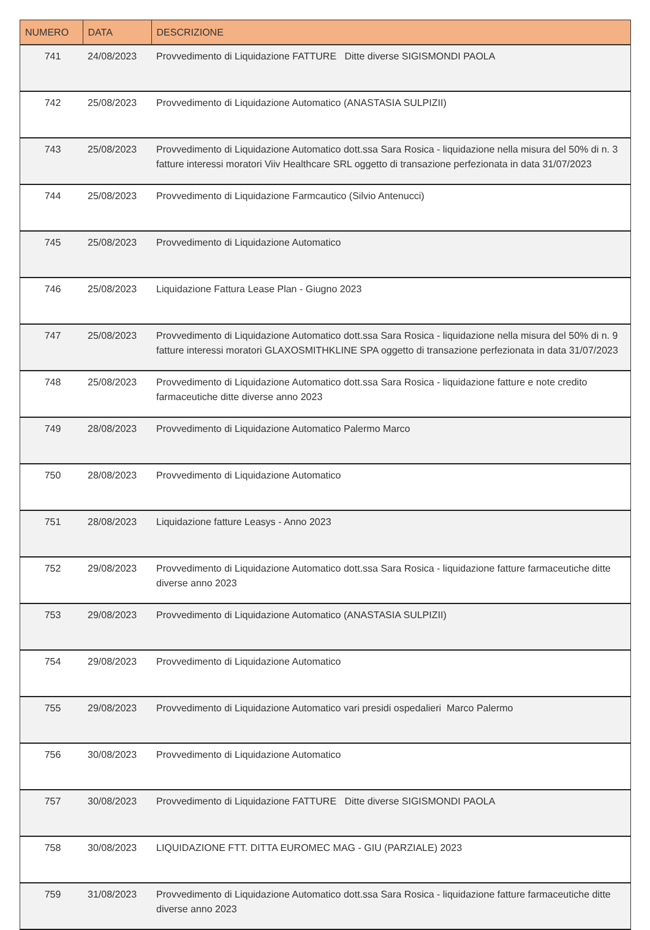| NUMERO | DATA | DESCRIZIONE |
| --- | --- | --- |
| 741 | 24/08/2023 | Provvedimento di Liquidazione FATTURE Ditte diverse SIGISMONDI PAOLA |
| 742 | 25/08/2023 | Provvedimento di Liquidazione Automatico (ANASTASIA SULPIZII) |
| 743 | 25/08/2023 | Provvedimento di Liquidazione Automatico dott.ssa Sara Rosica - liquidazione nella misura del 50% di n. 3 fatture interessi moratori Viiv Healthcare SRL oggetto di transazione perfezionata in data 31/07/2023 |
| 744 | 25/08/2023 | Provvedimento di Liquidazione Farmcautico (Silvio Antenucci) |
| 745 | 25/08/2023 | Provvedimento di Liquidazione Automatico |
| 746 | 25/08/2023 | Liquidazione Fattura Lease Plan - Giugno 2023 |
| 747 | 25/08/2023 | Provvedimento di Liquidazione Automatico dott.ssa Sara Rosica - liquidazione nella misura del 50% di n. 9 fatture interessi moratori GLAXOSMITHKLINE SPA oggetto di transazione perfezionata in data 31/07/2023 |
| 748 | 25/08/2023 | Provvedimento di Liquidazione Automatico dott.ssa Sara Rosica - liquidazione fatture e note credito farmaceutiche ditte diverse anno 2023 |
| 749 | 28/08/2023 | Provvedimento di Liquidazione Automatico Palermo Marco |
| 750 | 28/08/2023 | Provvedimento di Liquidazione Automatico |
| 751 | 28/08/2023 | Liquidazione fatture Leasys - Anno 2023 |
| 752 | 29/08/2023 | Provvedimento di Liquidazione Automatico dott.ssa Sara Rosica - liquidazione fatture farmaceutiche ditte diverse anno 2023 |
| 753 | 29/08/2023 | Provvedimento di Liquidazione Automatico (ANASTASIA SULPIZII) |
| 754 | 29/08/2023 | Provvedimento di Liquidazione Automatico |
| 755 | 29/08/2023 | Provvedimento di Liquidazione Automatico vari presidi ospedalieri Marco Palermo |
| 756 | 30/08/2023 | Provvedimento di Liquidazione Automatico |
| 757 | 30/08/2023 | Provvedimento di Liquidazione FATTURE Ditte diverse SIGISMONDI PAOLA |
| 758 | 30/08/2023 | LIQUIDAZIONE FTT. DITTA EUROMEC MAG - GIU (PARZIALE) 2023 |
| 759 | 31/08/2023 | Provvedimento di Liquidazione Automatico dott.ssa Sara Rosica - liquidazione fatture farmaceutiche ditte diverse anno 2023 |